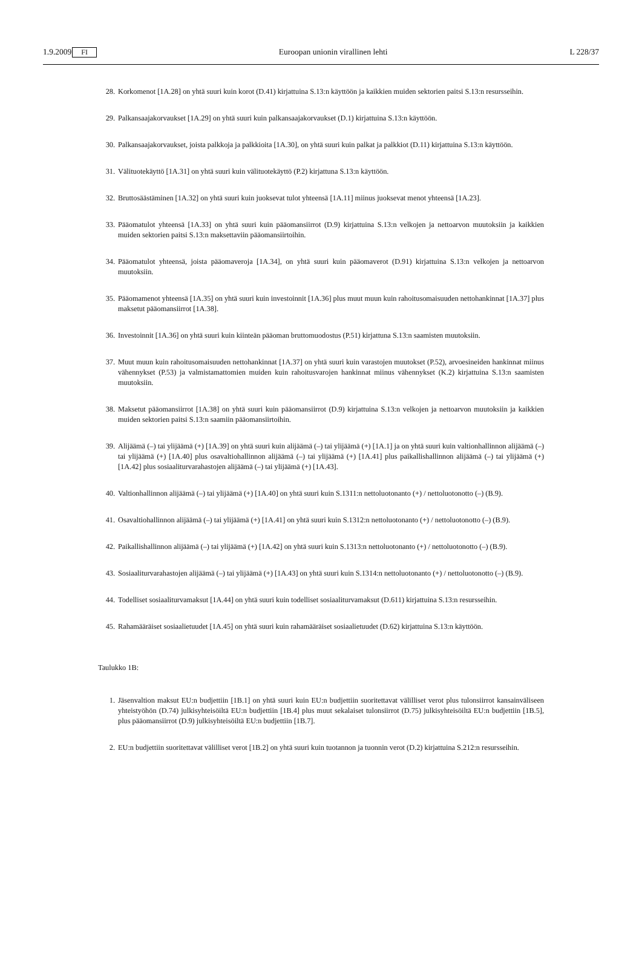1.9.2009 FI Euroopan unionin virallinen lehti L 228/37
28. Korkomenot [1A.28] on yhtä suuri kuin korot (D.41) kirjattuina S.13:n käyttöön ja kaikkien muiden sektorien paitsi S.13:n resursseihin.
29. Palkansaajakorvaukset [1A.29] on yhtä suuri kuin palkansaajakorvaukset (D.1) kirjattuina S.13:n käyttöön.
30. Palkansaajakorvaukset, joista palkkoja ja palkkioita [1A.30], on yhtä suuri kuin palkat ja palkkiot (D.11) kirjattuina S.13:n käyttöön.
31. Välituotekäyttö [1A.31] on yhtä suuri kuin välituotekäyttö (P.2) kirjattuna S.13:n käyttöön.
32. Bruttosäästäminen [1A.32] on yhtä suuri kuin juoksevat tulot yhteensä [1A.11] miinus juoksevat menot yhteensä [1A.23].
33. Pääomatulot yhteensä [1A.33] on yhtä suuri kuin pääomansiirrot (D.9) kirjattuina S.13:n velkojen ja nettoarvon muutoksiin ja kaikkien muiden sektorien paitsi S.13:n maksettaviin pääomansiirtoihin.
34. Pääomatulot yhteensä, joista pääomaveroja [1A.34], on yhtä suuri kuin pääomaverot (D.91) kirjattuina S.13:n velkojen ja nettoarvon muutoksiin.
35. Pääomamenot yhteensä [1A.35] on yhtä suuri kuin investoinnit [1A.36] plus muut muun kuin rahoitusomaisuuden nettohankinnat [1A.37] plus maksetut pääomansiirrot [1A.38].
36. Investoinnit [1A.36] on yhtä suuri kuin kiinteän pääoman bruttomuodostus (P.51) kirjattuna S.13:n saamisten muutoksiin.
37. Muut muun kuin rahoitusomaisuuden nettohankinnat [1A.37] on yhtä suuri kuin varastojen muutokset (P.52), arvoesineiden hankinnat miinus vähennykset (P.53) ja valmistamattomien muiden kuin rahoitusvarojen hankinnat miinus vähennykset (K.2) kirjattuina S.13:n saamisten muutoksiin.
38. Maksetut pääomansiirrot [1A.38] on yhtä suuri kuin pääomansiirrot (D.9) kirjattuina S.13:n velkojen ja nettoarvon muutoksiin ja kaikkien muiden sektorien paitsi S.13:n saamiin pääomansiirtoihin.
39. Alijäämä (–) tai ylijäämä (+) [1A.39] on yhtä suuri kuin alijäämä (–) tai ylijäämä (+) [1A.1] ja on yhtä suuri kuin valtionhallinnon alijäämä (–) tai ylijäämä (+) [1A.40] plus osavaltiohallinnon alijäämä (–) tai ylijäämä (+) [1A.41] plus paikallishallinnon alijäämä (–) tai ylijäämä (+) [1A.42] plus sosiaaliturvarahastojen alijäämä (–) tai ylijäämä (+) [1A.43].
40. Valtionhallinnon alijäämä (–) tai ylijäämä (+) [1A.40] on yhtä suuri kuin S.1311:n nettoluotonanto (+) / nettoluotonotto (–) (B.9).
41. Osavaltiohallinnon alijäämä (–) tai ylijäämä (+) [1A.41] on yhtä suuri kuin S.1312:n nettoluotonanto (+) / nettoluotonotto (–) (B.9).
42. Paikallishallinnon alijäämä (–) tai ylijäämä (+) [1A.42] on yhtä suuri kuin S.1313:n nettoluotonanto (+) / nettoluotonotto (–) (B.9).
43. Sosiaaliturvarahastojen alijäämä (–) tai ylijäämä (+) [1A.43] on yhtä suuri kuin S.1314:n nettoluotonanto (+) / nettoluotonotto (–) (B.9).
44. Todelliset sosiaaliturvamaksut [1A.44] on yhtä suuri kuin todelliset sosiaaliturvamaksut (D.611) kirjattuina S.13:n resursseihin.
45. Rahamääräiset sosiaalietuudet [1A.45] on yhtä suuri kuin rahamääräiset sosiaalietuudet (D.62) kirjattuina S.13:n käyttöön.
Taulukko 1B:
1. Jäsenvaltion maksut EU:n budjettiin [1B.1] on yhtä suuri kuin EU:n budjettiin suoritettavat välilliset verot plus tulonsiirrot kansainväliseen yhteistyöhön (D.74) julkisyhteisöiltä EU:n budjettiin [1B.4] plus muut sekalaiset tulonsiirrot (D.75) julkisyhteisöiltä EU:n budjettiin [1B.5], plus pääomansiirrot (D.9) julkisyhteisöiltä EU:n budjettiin [1B.7].
2. EU:n budjettiin suoritettavat välilliset verot [1B.2] on yhtä suuri kuin tuotannon ja tuonnin verot (D.2) kirjattuina S.212:n resursseihin.